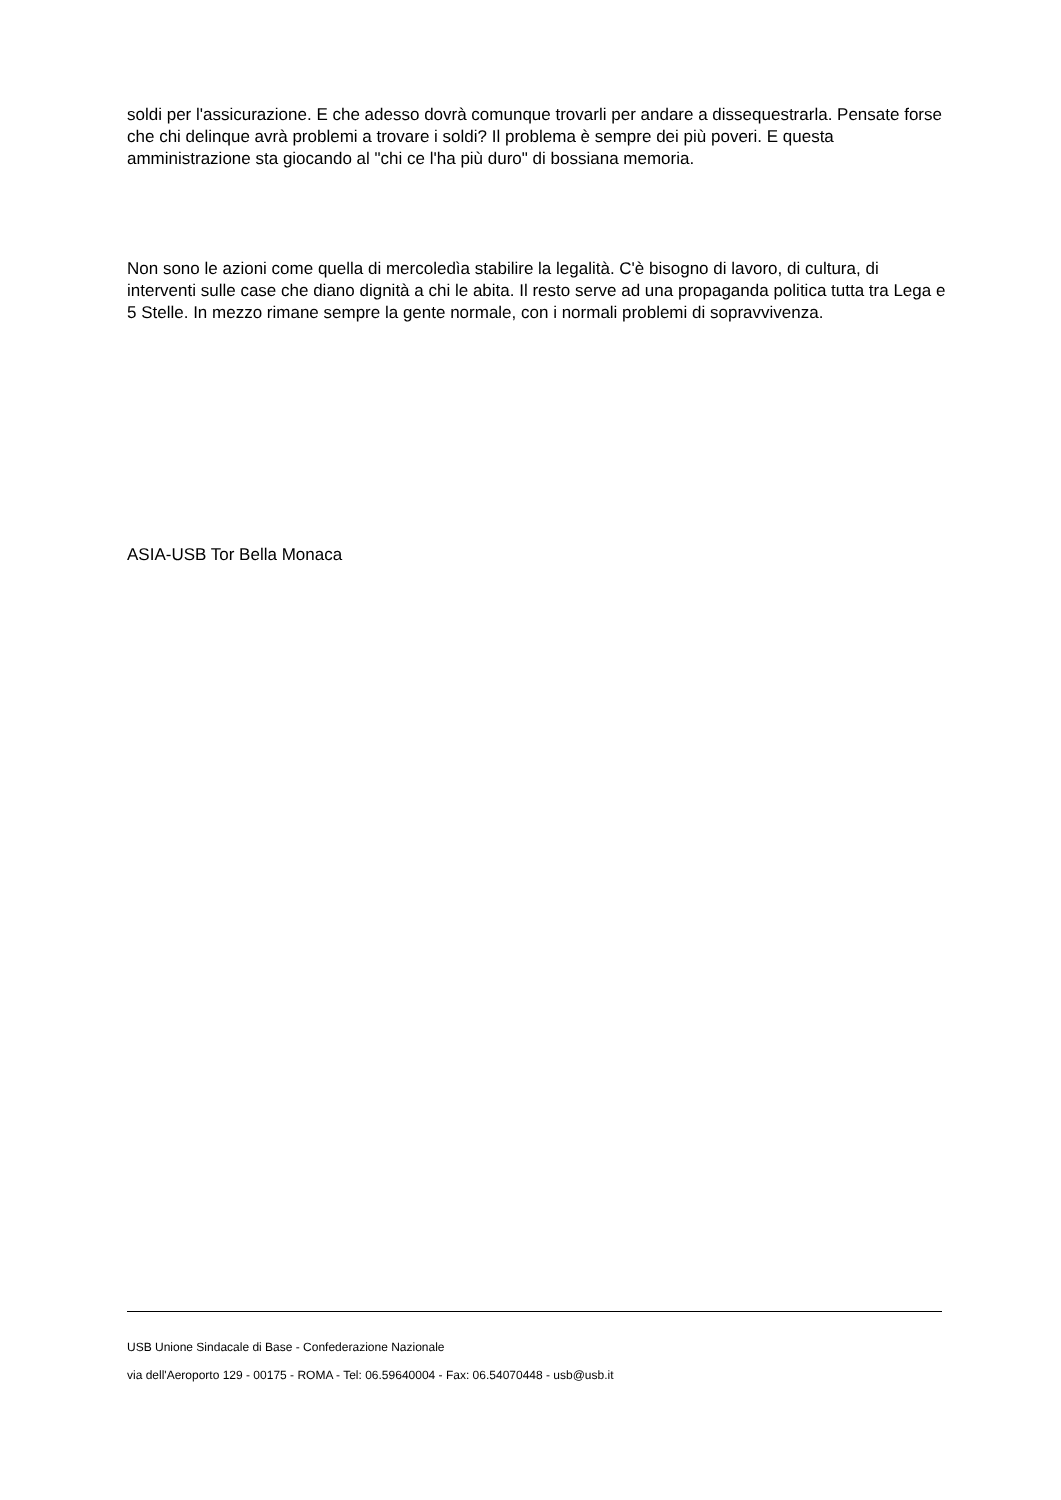soldi per l'assicurazione. E che adesso dovrà comunque trovarli per andare a dissequestrarla. Pensate forse che chi delinque avrà problemi a trovare i soldi? Il problema è sempre dei più poveri. E questa amministrazione sta giocando al "chi ce l'ha più duro" di bossiana memoria.
Non sono le azioni come quella di mercoledìa stabilire la legalità. C'è bisogno di lavoro, di cultura, di interventi sulle case che diano dignità a chi le abita. Il resto serve ad una propaganda politica tutta tra Lega e 5 Stelle. In mezzo rimane sempre la gente normale, con i normali problemi di sopravvivenza.
ASIA-USB Tor Bella Monaca
USB Unione Sindacale di Base - Confederazione Nazionale
via dell'Aeroporto 129 - 00175 - ROMA - Tel: 06.59640004 - Fax: 06.54070448 - usb@usb.it